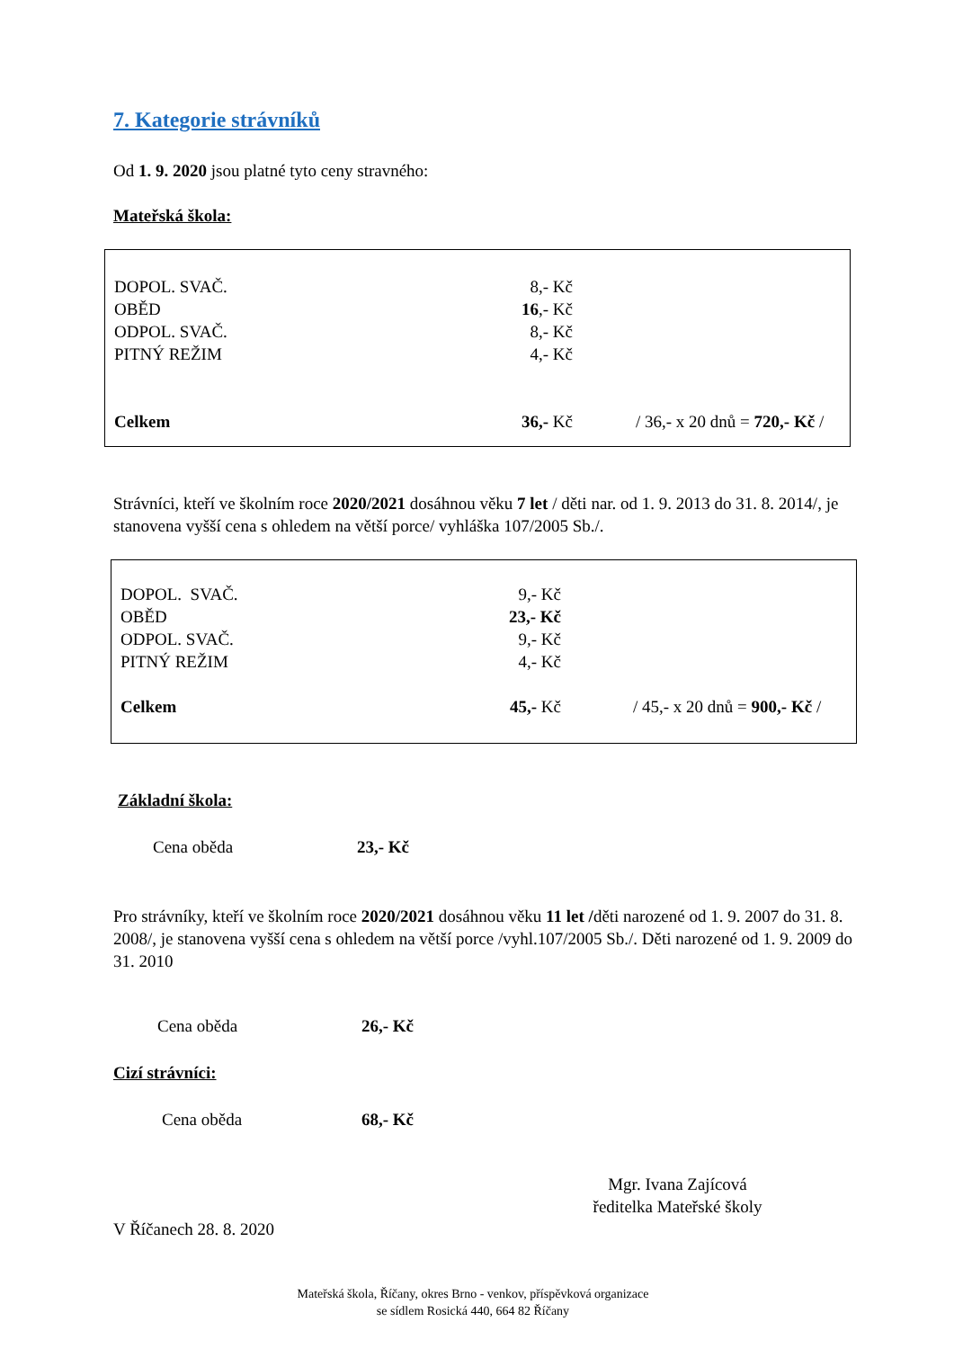7. Kategorie strávníků
Od 1. 9. 2020 jsou platné tyto ceny stravného:
Mateřská škola:
| DOPOL. SVAČ. | 8,- Kč | |
| OBĚD | 16 ,- Kč | |
| ODPOL. SVAČ. | 8,- Kč | |
| PITNÝ REŽIM | 4,- Kč | |
| Celkem | 36,- Kč | / 36,- x 20 dnů = 720,- Kč / |
Strávníci, kteří ve školním roce 2020/2021 dosáhnou věku 7 let / děti nar. od 1. 9. 2013 do 31. 8. 2014/, je stanovena vyšší cena s ohledem na větší porce/ vyhláška 107/2005 Sb./.
| DOPOL. SVAČ. | 9,- Kč | |
| OBĚD | 23,- Kč | |
| ODPOL. SVAČ. | 9,- Kč | |
| PITNÝ REŽIM | 4,- Kč | |
| Celkem | 45,- Kč | / 45,- x 20 dnů = 900,- Kč / |
Základní škola:
| Cena oběda | 23,- Kč |
Pro strávníky, kteří ve školním roce 2020/2021 dosáhnou věku 11 let /děti narozené od 1. 9. 2007 do 31. 8. 2008/, je stanovena vyšší cena s ohledem na větší porce /vyhl.107/2005 Sb./. Děti narozené od 1. 9. 2009 do 31. 2010
| Cena oběda | 26,- Kč |
Cizí strávníci:
| Cena oběda | 68,- Kč |
Mgr. Ivana Zajícová
ředitelka Mateřské školy
V Říčanech 28. 8. 2020
Mateřská škola, Říčany, okres Brno - venkov, příspěvková organizace
se sídlem Rosická 440, 664 82 Říčany